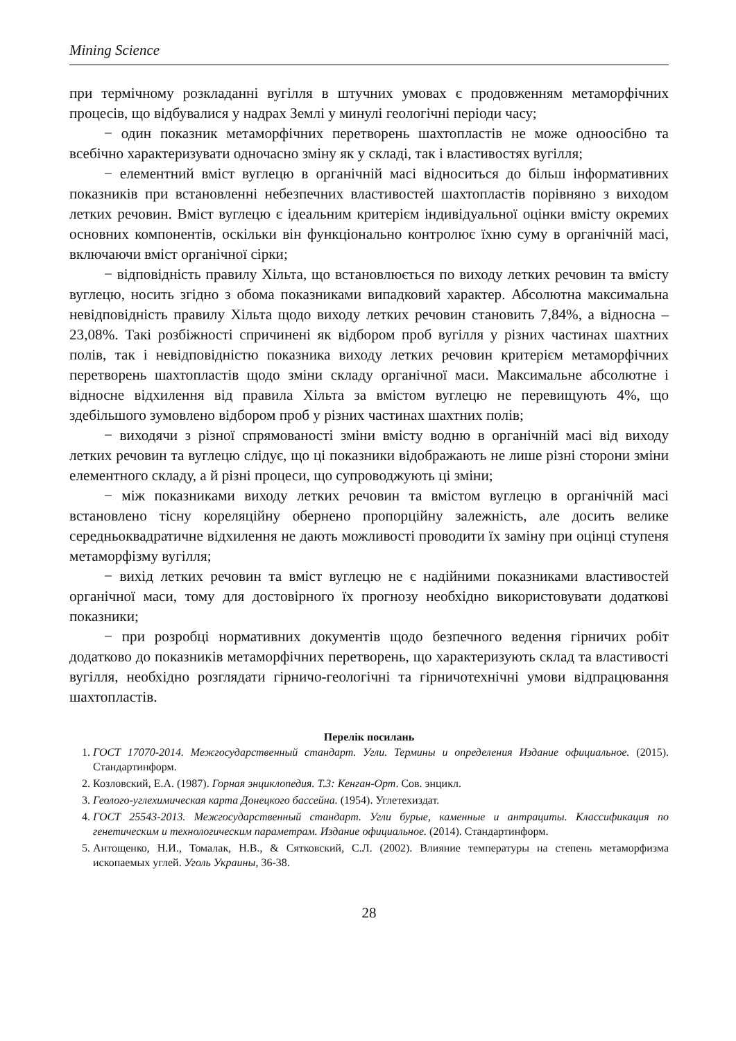Mining Science
при термічному розкладанні вугілля в штучних умовах є продовженням метаморфічних процесів, що відбувалися у надрах Землі у минулі геологічні періоди часу;
− один показник метаморфічних перетворень шахтопластів не може одноосібно та всебічно характеризувати одночасно зміну як у складі, так і властивостях вугілля;
− елементний вміст вуглецю в органічній масі відноситься до більш інформативних показників при встановленні небезпечних властивостей шахтопластів порівняно з виходом летких речовин. Вміст вуглецю є ідеальним критерієм індивідуальної оцінки вмісту окремих основних компонентів, оскільки він функціонально контролює їхню суму в органічній масі, включаючи вміст органічної сірки;
− відповідність правилу Хільта, що встановлюється по виходу летких речовин та вмісту вуглецю, носить згідно з обома показниками випадковий характер. Абсолютна максимальна невідповідність правилу Хільта щодо виходу летких речовин становить 7,84%, а відносна – 23,08%. Такі розбіжності спричинені як відбором проб вугілля у різних частинах шахтних полів, так і невідповідністю показника виходу летких речовин критерієм метаморфічних перетворень шахтопластів щодо зміни складу органічної маси. Максимальне абсолютне і відносне відхилення від правила Хільта за вмістом вуглецю не перевищують 4%, що здебільшого зумовлено відбором проб у різних частинах шахтних полів;
− виходячи з різної спрямованості зміни вмісту водню в органічній масі від виходу летких речовин та вуглецю слідує, що ці показники відображають не лише різні сторони зміни елементного складу, а й різні процеси, що супроводжують ці зміни;
− між показниками виходу летких речовин та вмістом вуглецю в органічній масі встановлено тісну кореляційну обернено пропорційну залежність, але досить велике середньоквадратичне відхилення не дають можливості проводити їх заміну при оцінці ступеня метаморфізму вугілля;
− вихід летких речовин та вміст вуглецю не є надійними показниками властивостей органічної маси, тому для достовірного їх прогнозу необхідно використовувати додаткові показники;
− при розробці нормативних документів щодо безпечного ведення гірничих робіт додатково до показників метаморфічних перетворень, що характеризують склад та властивості вугілля, необхідно розглядати гірничо-геологічні та гірничотехнічні умови відпрацювання шахтопластів.
Перелік посилань
1. ГОСТ 17070-2014. Межгосударственный стандарт. Угли. Термины и определения Издание официальное. (2015). Стандартинформ.
2. Козловский, Е.А. (1987). Горная энциклопедия. Т.3: Кенган-Орт. Сов. энцикл.
3. Геолого-углехимическая карта Донецкого бассейна. (1954). Углетехиздат.
4. ГОСТ 25543-2013. Межгосударственный стандарт. Угли бурые, каменные и антрациты. Классификация по генетическим и технологическим параметрам. Издание официальное. (2014). Стандартинформ.
5. Антощенко, Н.И., Томалак, Н.В., & Сятковский, С.Л. (2002). Влияние температуры на степень метаморфизма ископаемых углей. Уголь Украины, 36-38.
28